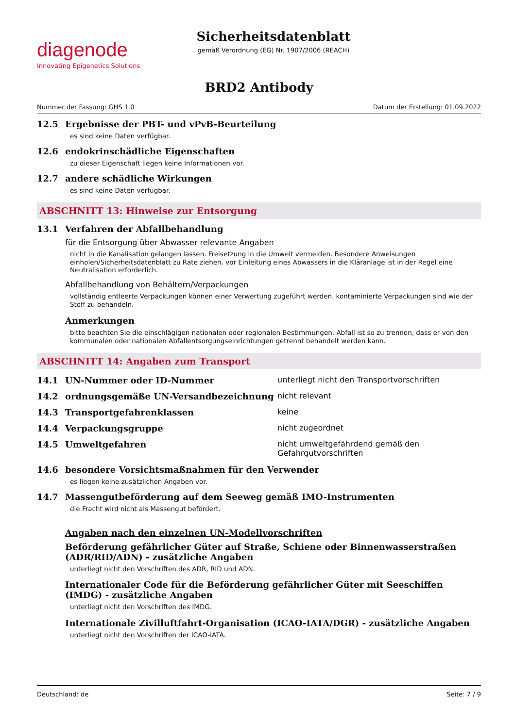diagenode
Innovating Epigenetics Solutions
Sicherheitsdatenblatt
gemäß Verordnung (EG) Nr. 1907/2006 (REACH)
BRD2 Antibody
Nummer der Fassung: GHS 1.0 Datum der Erstellung: 01.09.2022
12.5 Ergebnisse der PBT- und vPvB-Beurteilung
es sind keine Daten verfügbar.
12.6 endokrinschädliche Eigenschaften
zu dieser Eigenschaft liegen keine Informationen vor.
12.7 andere schädliche Wirkungen
es sind keine Daten verfügbar.
ABSCHNITT 13: Hinweise zur Entsorgung
13.1 Verfahren der Abfallbehandlung
für die Entsorgung über Abwasser relevante Angaben
nicht in die Kanalisation gelangen lassen. Freisetzung in die Umwelt vermeiden. Besondere Anweisungen einholen/Sicherheitsdatenblatt zu Rate ziehen. vor Einleitung eines Abwassers in die Kläranlage ist in der Regel eine Neutralisation erforderlich.
Abfallbehandlung von Behältern/Verpackungen
vollständig entleerte Verpackungen können einer Verwertung zugeführt werden. kontaminierte Verpackungen sind wie der Stoff zu behandeln.
Anmerkungen
bitte beachten Sie die einschlägigen nationalen oder regionalen Bestimmungen. Abfall ist so zu trennen, dass er von den kommunalen oder nationalen Abfallentsorgungseinrichtungen getrennt behandelt werden kann.
ABSCHNITT 14: Angaben zum Transport
14.1 UN-Nummer oder ID-Nummer unterliegt nicht den Transportvorschriften
14.2 ordnungsgemäße UN-Versandbezeichnung nicht relevant
14.3 Transportgefahrenklassen keine
14.4 Verpackungsgruppe nicht zugeordnet
14.5 Umweltgefahren nicht umweltgefährdend gemäß den Gefahrgutvorschriften
14.6 besondere Vorsichtsmaßnahmen für den Verwender
es liegen keine zusätzlichen Angaben vor.
14.7 Massengutbeförderung auf dem Seeweg gemäß IMO-Instrumenten
die Fracht wird nicht als Massengut befördert.
Angaben nach den einzelnen UN-Modellvorschriften
Beförderung gefährlicher Güter auf Straße, Schiene oder Binnenwasserstraßen (ADR/RID/ADN) - zusätzliche Angaben
unterliegt nicht den Vorschriften des ADR, RID und ADN.
Internationaler Code für die Beförderung gefährlicher Güter mit Seeschiffen (IMDG) - zusätzliche Angaben
unterliegt nicht den Vorschriften des IMDG.
Internationale Zivilluftfahrt-Organisation (ICAO-IATA/DGR) - zusätzliche Angaben
unterliegt nicht den Vorschriften der ICAO-IATA.
Deutschland: de Seite: 7 / 9